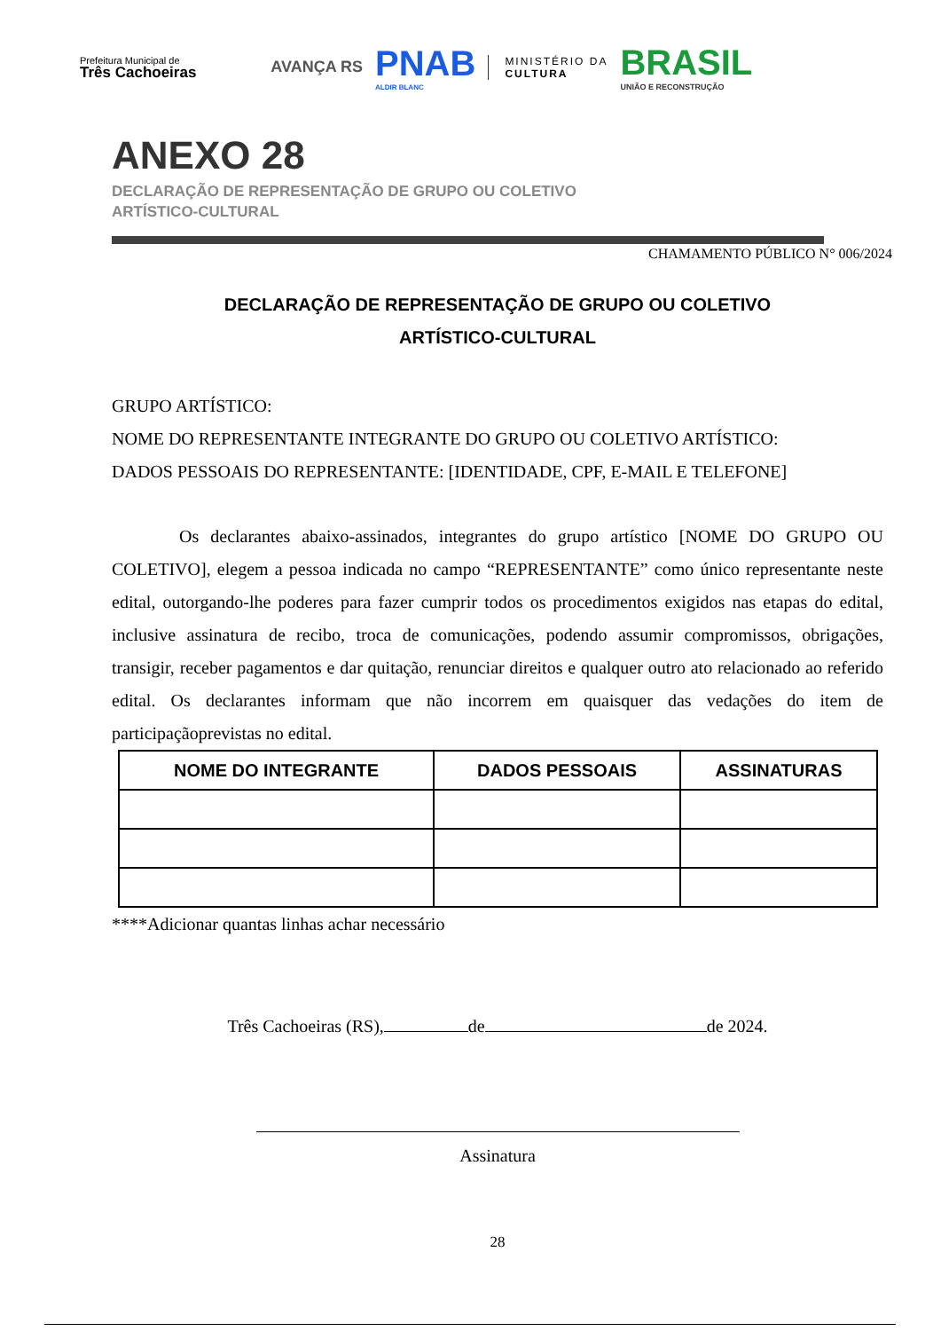Prefeitura Municipal de
Três Cachoeiras
AVANÇA RS
PNAB
ALDIR BLANC
MINISTÉRIO DA
CULTURA
BRASIL
UNIÃO E RECONSTRUÇÃO
ANEXO 28
DECLARAÇÃO DE REPRESENTAÇÃO DE GRUPO OU COLETIVO
ARTÍSTICO-CULTURAL
CHAMAMENTO PÚBLICO N° 006/2024
DECLARAÇÃO DE REPRESENTAÇÃO DE GRUPO OU COLETIVO
ARTÍSTICO-CULTURAL
GRUPO ARTÍSTICO:
NOME DO REPRESENTANTE INTEGRANTE DO GRUPO OU COLETIVO ARTÍSTICO:
DADOS PESSOAIS DO REPRESENTANTE: [IDENTIDADE, CPF, E-MAIL E TELEFONE]
Os declarantes abaixo-assinados, integrantes do grupo artístico [NOME DO GRUPO OU COLETIVO], elegem a pessoa indicada no campo “REPRESENTANTE” como único representante neste edital, outorgando-lhe poderes para fazer cumprir todos os procedimentos exigidos nas etapas do edital, inclusive assinatura de recibo, troca de comunicações, podendo assumir compromissos, obrigações, transigir, receber pagamentos e dar quitação, renunciar direitos e qualquer outro ato relacionado ao referido edital. Os declarantes informam que não incorrem em quaisquer das vedações do item de participaçãoprevistas no edital.
| NOME DO INTEGRANTE | DADOS PESSOAIS | ASSINATURAS |
| --- | --- | --- |
****Adicionar quantas linhas achar necessário
Três Cachoeiras (RS), de de 2024.
Assinatura
28